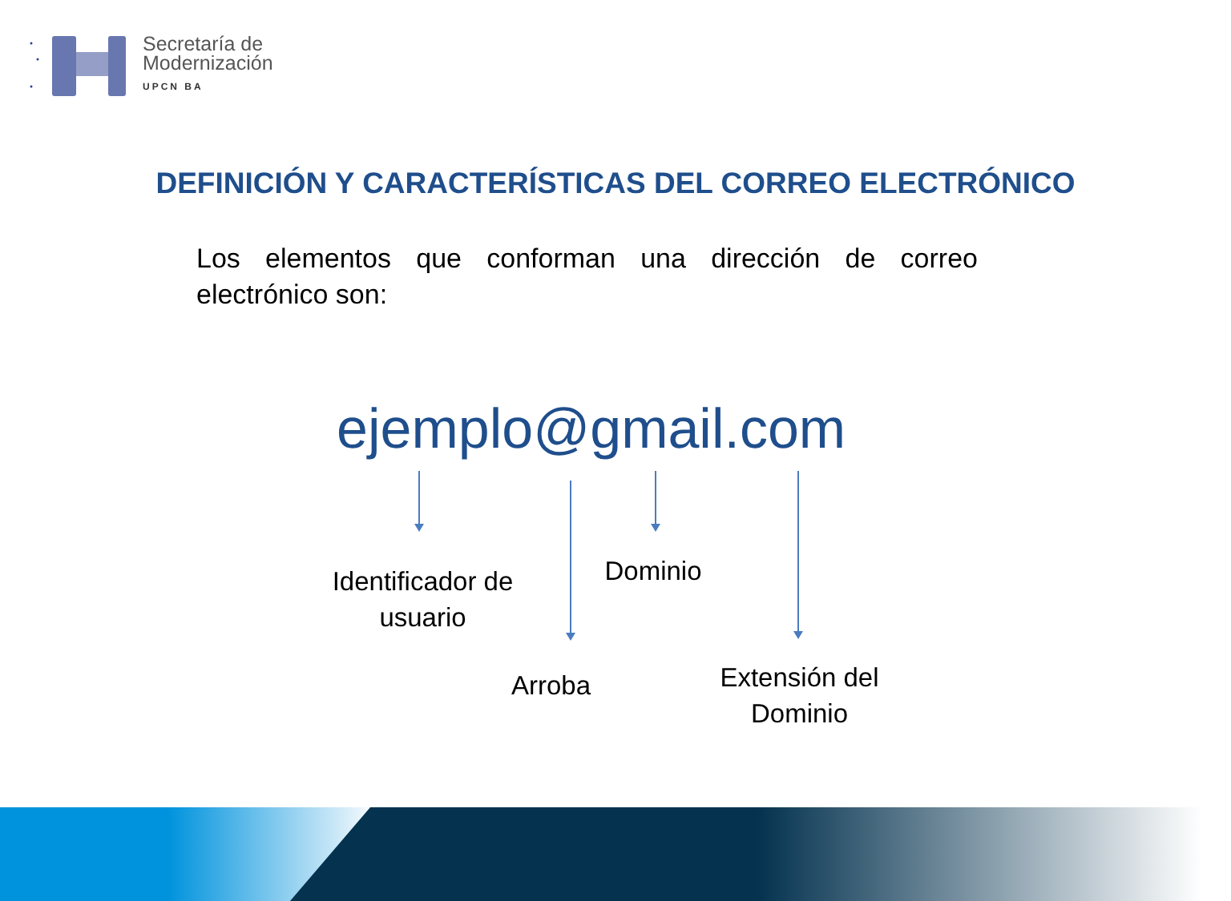Secretaría de
Modernización
UPCN BA
DEFINICIÓN Y CARACTERÍSTICAS DEL CORREO ELECTRÓNICO
Los elementos que conforman una dirección de correo electrónico son:
ejemplo@gmail.com
Identificador de usuario
Dominio
Arroba
Extensión del Dominio